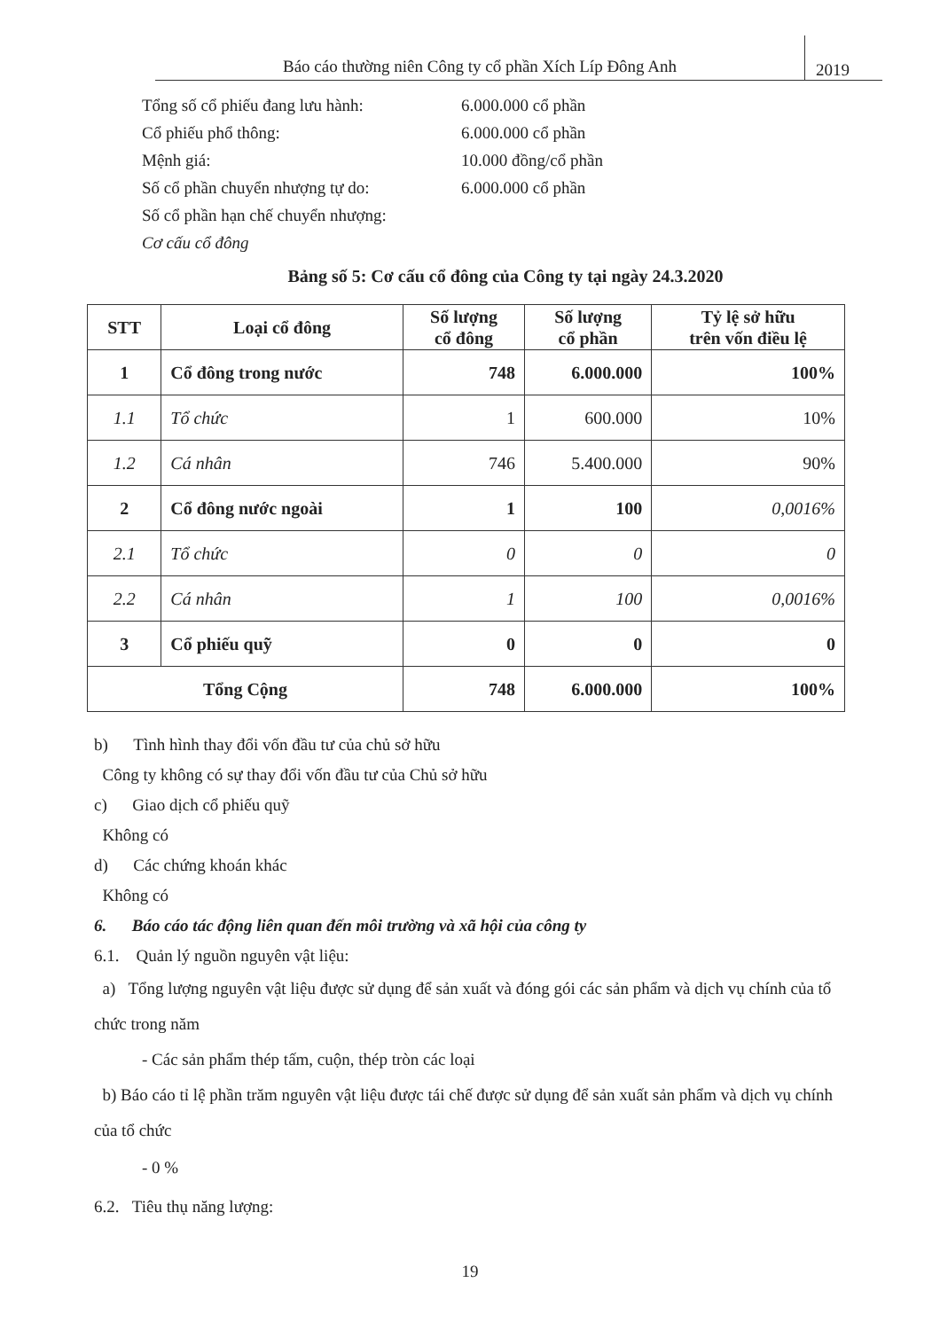Báo cáo thường niên Công ty cổ phần Xích Líp Đông Anh
2019
Tổng số cổ phiếu đang lưu hành: 6.000.000 cổ phần
Cổ phiếu phổ thông: 6.000.000 cổ phần
Mệnh giá: 10.000 đồng/cổ phần
Số cổ phần chuyển nhượng tự do: 6.000.000 cổ phần
Số cổ phần hạn chế chuyển nhượng:
Cơ cấu cổ đông
Bảng số 5: Cơ cấu cổ đông của Công ty tại ngày 24.3.2020
| STT | Loại cổ đông | Số lượng cổ đông | Số lượng cổ phần | Tỷ lệ sở hữu trên vốn điều lệ |
| --- | --- | --- | --- | --- |
| 1 | Cổ đông trong nước | 748 | 6.000.000 | 100% |
| 1.1 | Tổ chức | 1 | 600.000 | 10% |
| 1.2 | Cá nhân | 746 | 5.400.000 | 90% |
| 2 | Cổ đông nước ngoài | 1 | 100 | 0,0016% |
| 2.1 | Tổ chức | 0 | 0 | 0 |
| 2.2 | Cá nhân | 1 | 100 | 0,0016% |
| 3 | Cổ phiếu quỹ | 0 | 0 | 0 |
| Tổng Cộng | | 748 | 6.000.000 | 100% |
b) Tình hình thay đổi vốn đầu tư của chủ sở hữu
Công ty không có sự thay đổi vốn đầu tư của Chủ sở hữu
c) Giao dịch cổ phiếu quỹ
Không có
d) Các chứng khoán khác
Không có
6. Báo cáo tác động liên quan đến môi trường và xã hội của công ty
6.1. Quản lý nguồn nguyên vật liệu:
a) Tổng lượng nguyên vật liệu được sử dụng để sản xuất và đóng gói các sản phẩm và dịch vụ chính của tổ chức trong năm
- Các sản phẩm thép tấm, cuộn, thép tròn các loại
b) Báo cáo tỉ lệ phần trăm nguyên vật liệu được tái chế được sử dụng để sản xuất sản phẩm và dịch vụ chính của tổ chức
- 0 %
6.2. Tiêu thụ năng lượng:
19